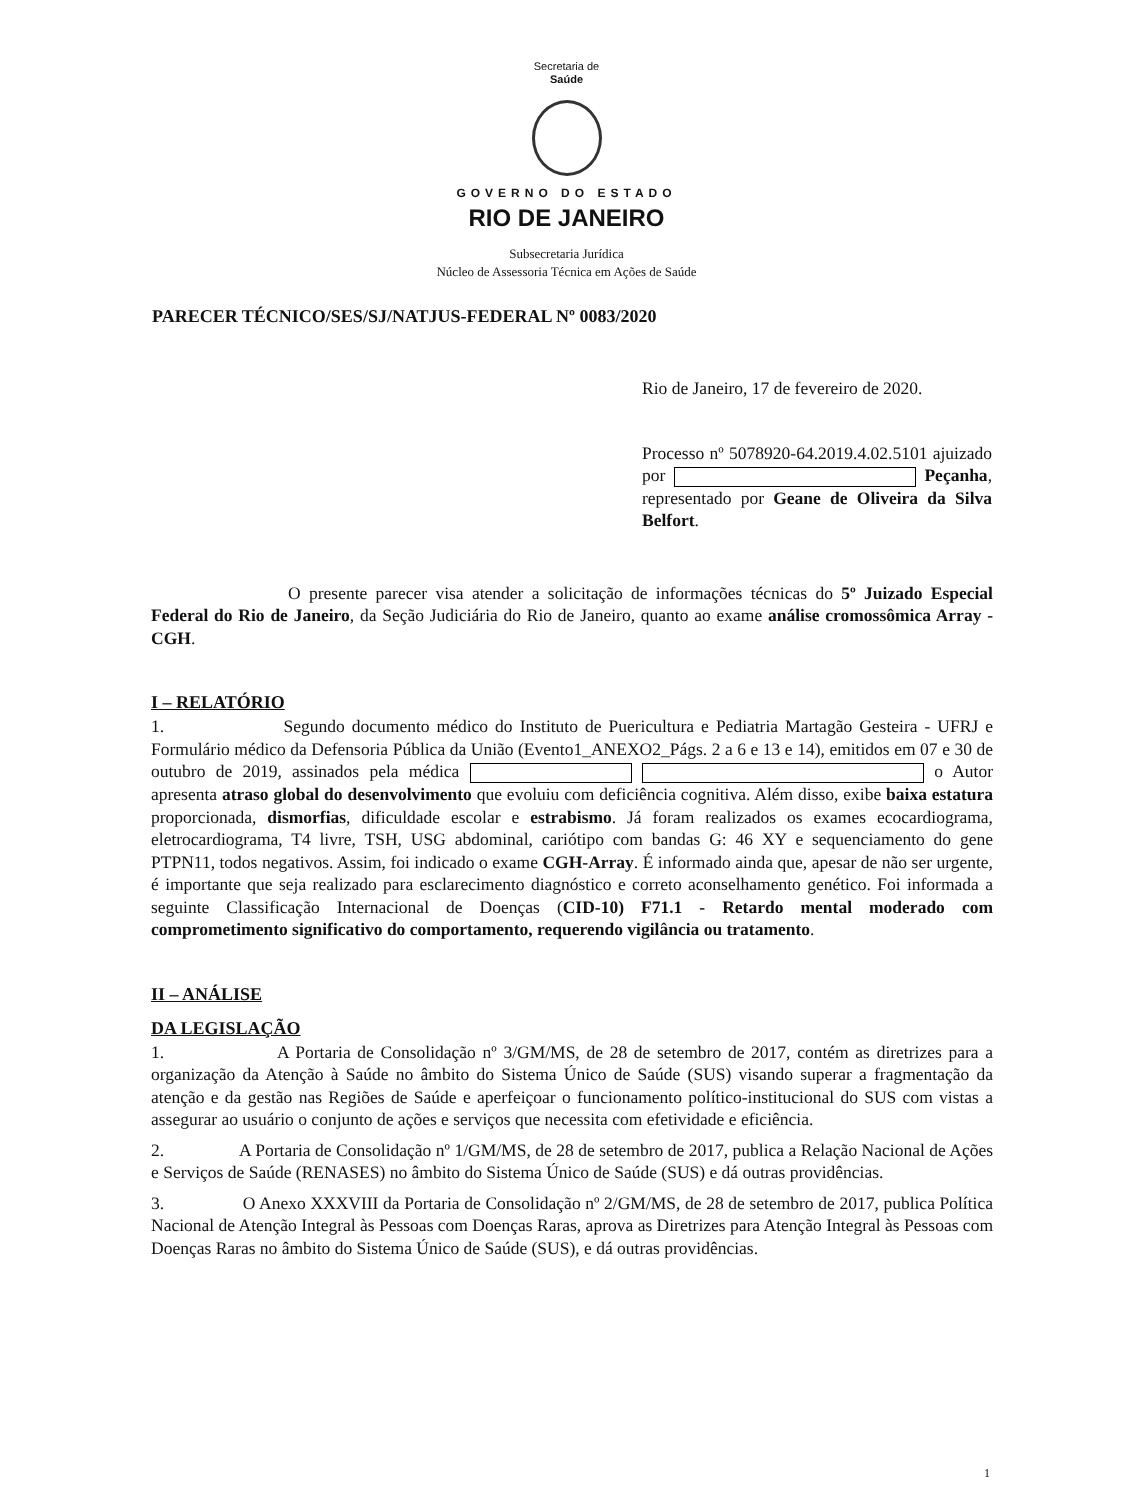Secretaria de
Saúde
GOVERNO DO ESTADO
RIO DE JANEIRO
Subsecretaria Jurídica
Núcleo de Assessoria Técnica em Ações de Saúde
PARECER TÉCNICO/SES/SJ/NATJUS-FEDERAL Nº 0083/2020
Rio de Janeiro, 17 de fevereiro de 2020.
Processo nº 5078920-64.2019.4.02.5101 ajuizado por Peçanha, representado por Geane de Oliveira da Silva Belfort.
O presente parecer visa atender a solicitação de informações técnicas do 5º Juizado Especial Federal do Rio de Janeiro, da Seção Judiciária do Rio de Janeiro, quanto ao exame análise cromossômica Array - CGH.
I – RELATÓRIO
1. Segundo documento médico do Instituto de Puericultura e Pediatria Martagão Gesteira - UFRJ e Formulário médico da Defensoria Pública da União (Evento1_ANEXO2_Págs. 2 a 6 e 13 e 14), emitidos em 07 e 30 de outubro de 2019, assinados pela médica o Autor apresenta atraso global do desenvolvimento que evoluiu com deficiência cognitiva. Além disso, exibe baixa estatura proporcionada, dismorfias, dificuldade escolar e estrabismo. Já foram realizados os exames ecocardiograma, eletrocardiograma, T4 livre, TSH, USG abdominal, cariótipo com bandas G: 46 XY e sequenciamento do gene PTPN11, todos negativos. Assim, foi indicado o exame CGH-Array. É informado ainda que, apesar de não ser urgente, é importante que seja realizado para esclarecimento diagnóstico e correto aconselhamento genético. Foi informada a seguinte Classificação Internacional de Doenças (CID-10) F71.1 - Retardo mental moderado com comprometimento significativo do comportamento, requerendo vigilância ou tratamento.
II – ANÁLISE
DA LEGISLAÇÃO
1. A Portaria de Consolidação nº 3/GM/MS, de 28 de setembro de 2017, contém as diretrizes para a organização da Atenção à Saúde no âmbito do Sistema Único de Saúde (SUS) visando superar a fragmentação da atenção e da gestão nas Regiões de Saúde e aperfeiçoar o funcionamento político-institucional do SUS com vistas a assegurar ao usuário o conjunto de ações e serviços que necessita com efetividade e eficiência.
2. A Portaria de Consolidação nº 1/GM/MS, de 28 de setembro de 2017, publica a Relação Nacional de Ações e Serviços de Saúde (RENASES) no âmbito do Sistema Único de Saúde (SUS) e dá outras providências.
3. O Anexo XXXVIII da Portaria de Consolidação nº 2/GM/MS, de 28 de setembro de 2017, publica Política Nacional de Atenção Integral às Pessoas com Doenças Raras, aprova as Diretrizes para Atenção Integral às Pessoas com Doenças Raras no âmbito do Sistema Único de Saúde (SUS), e dá outras providências.
1